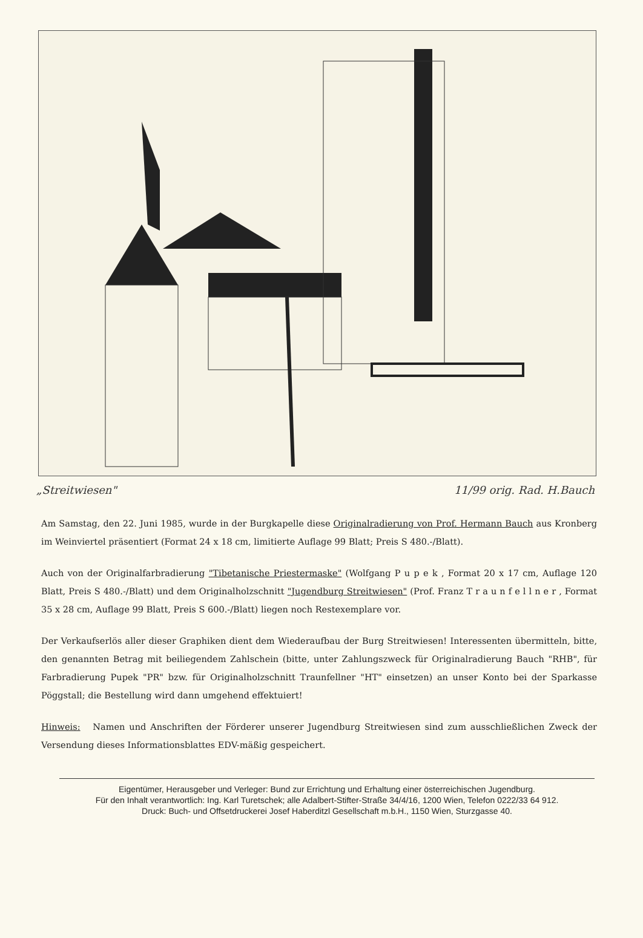„Streitwiesen" 11/99 orig. Rad. H.Bauch
Am Samstag, den 22. Juni 1985, wurde in der Burgkapelle diese Originalradierung von Prof. Hermann Bauch aus Kronberg im Weinviertel präsentiert (Format 24 x 18 cm, limitierte Auflage 99 Blatt; Preis S 480.-/Blatt).
Auch von der Originalfarbradierung "Tibetanische Priestermaske" (Wolfgang P u p e k , Format 20 x 17 cm, Auflage 120 Blatt, Preis S 480.-/Blatt) und dem Originalholzschnitt "Jugendburg Streitwiesen" (Prof. Franz T r a u n f e l l n e r , Format 35 x 28 cm, Auflage 99 Blatt, Preis S 600.-/Blatt) liegen noch Restexemplare vor.
Der Verkaufserlös aller dieser Graphiken dient dem Wiederaufbau der Burg Streitwiesen! Interessenten übermitteln, bitte, den genannten Betrag mit beiliegendem Zahlschein (bitte, unter Zahlungszweck für Originalradierung Bauch "RHB", für Farbradierung Pupek "PR" bzw. für Originalholzschnitt Traunfellner "HT" einsetzen) an unser Konto bei der Sparkasse Pöggstall; die Bestellung wird dann umgehend effektuiert!
Hinweis: Namen und Anschriften der Förderer unserer Jugendburg Streitwiesen sind zum ausschließlichen Zweck der Versendung dieses Informationsblattes EDV-mäßig gespeichert.
Eigentümer, Herausgeber und Verleger: Bund zur Errichtung und Erhaltung einer österreichischen Jugendburg.
Für den Inhalt verantwortlich: Ing. Karl Turetschek; alle Adalbert-Stifter-Straße 34/4/16, 1200 Wien, Telefon 0222/33 64 912.
Druck: Buch- und Offsetdruckerei Josef Haberditzl Gesellschaft m.b.H., 1150 Wien, Sturzgasse 40.